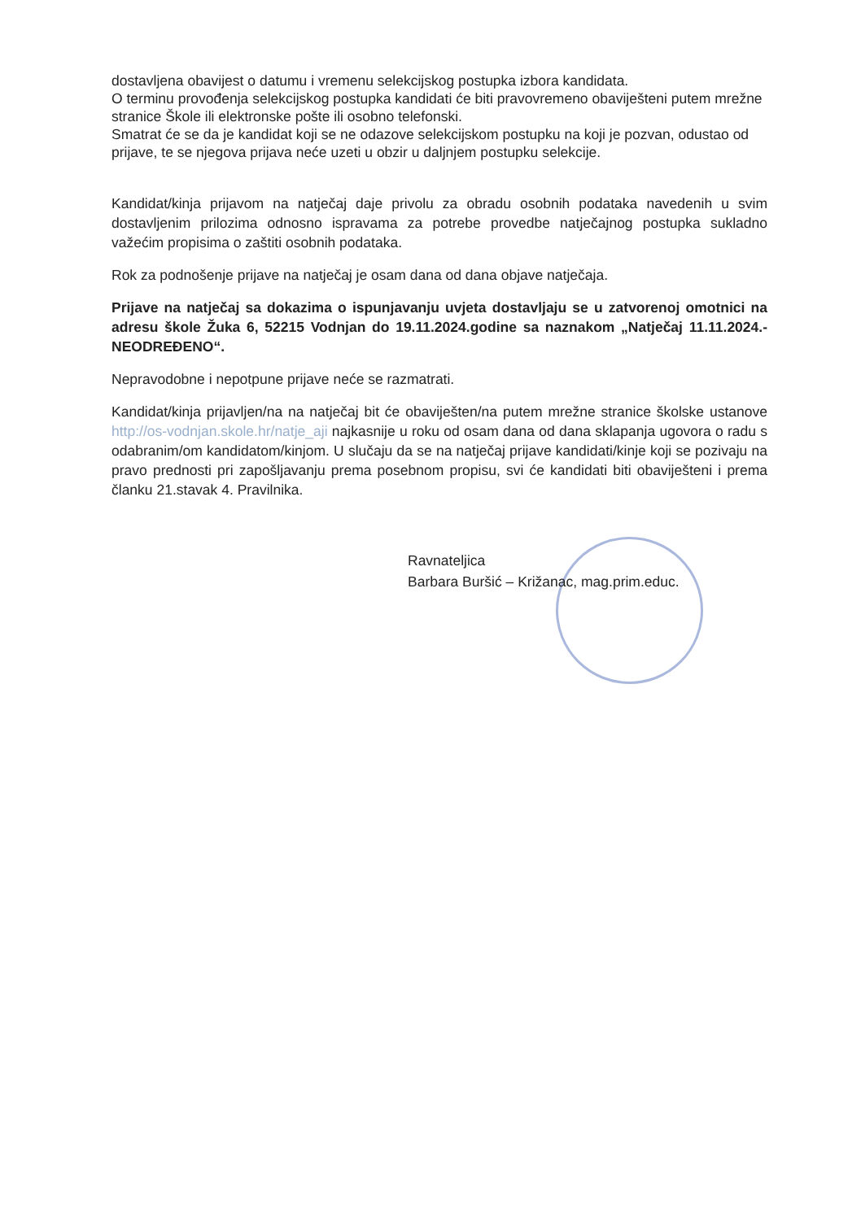dostavljena obavijest o datumu i vremenu selekcijskog postupka izbora kandidata.
O terminu provođenja selekcijskog postupka kandidati će biti pravovremeno obaviješteni putem mrežne stranice Škole ili elektronske pošte ili osobno telefonski.
Smatrat će se da je kandidat koji se ne odazove selekcijskom postupku na koji je pozvan, odustao od prijave, te se njegova prijava neće uzeti u obzir u daljnjem postupku selekcije.
Kandidat/kinja prijavom na natječaj daje privolu za obradu osobnih podataka navedenih u svim dostavljenim prilozima odnosno ispravama za potrebe provedbe natječajnog postupka sukladno važećim propisima o zaštiti osobnih podataka.
Rok za podnošenje prijave na natječaj je osam dana od dana objave natječaja.
Prijave na natječaj sa dokazima o ispunjavanju uvjeta dostavljaju se u zatvorenoj omotnici na adresu škole Žuka 6, 52215 Vodnjan do 19.11.2024.godine sa naznakom „Natječaj 11.11.2024.-NEODREĐENO“.
Nepravodobne i nepotpune prijave neće se razmatrati.
Kandidat/kinja prijavljen/na na natječaj bit će obaviješten/na putem mrežne stranice školske ustanove http://os-vodnjan.skole.hr/natje_aji najkasnije u roku od osam dana od dana sklapanja ugovora o radu s odabranim/om kandidatom/kinjom. U slučaju da se na natječaj prijave kandidati/kinje koji se pozivaju na pravo prednosti pri zapošljavanju prema posebnom propisu, svi će kandidati biti obaviješteni i prema članku 21.stavak 4. Pravilnika.
Ravnateljica
Barbara Buršić – Križanac, mag.prim.educ.